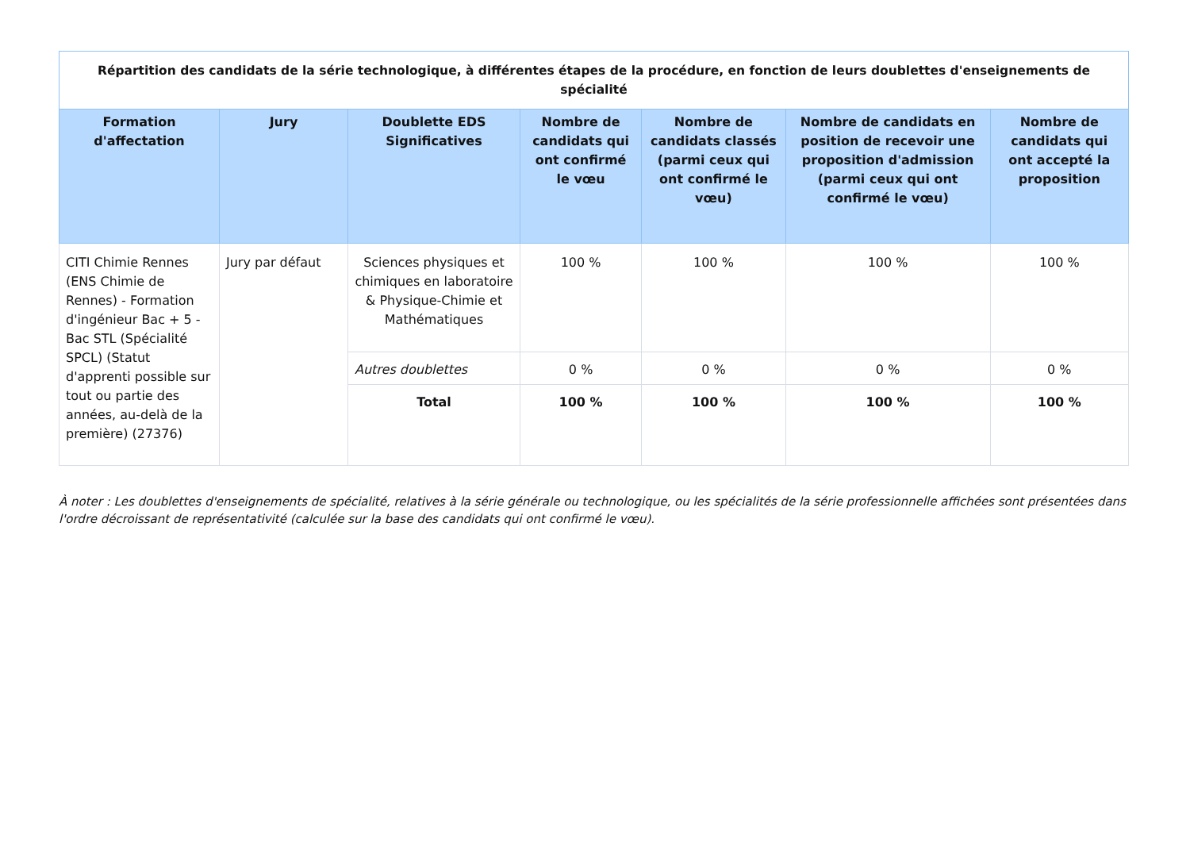| Répartition des candidats de la série technologique, à différentes étapes de la procédure, en fonction de leurs doublettes d'enseignements de spécialité | | | | | | |
| --- | --- | --- | --- | --- | --- | --- |
| Formation d'affectation | Jury | Doublette EDS Significatives | Nombre de candidats qui ont confirmé le vœu | Nombre de candidats classés (parmi ceux qui ont confirmé le vœu) | Nombre de candidats en position de recevoir une proposition d'admission (parmi ceux qui ont confirmé le vœu) | Nombre de candidats qui ont accepté la proposition |
| CITI Chimie Rennes (ENS Chimie de Rennes) - Formation d'ingénieur Bac + 5 - Bac STL (Spécialité SPCL) (Statut d'apprenti possible sur tout ou partie des années, au-delà de la première) (27376) | Jury par défaut | Sciences physiques et chimiques en laboratoire & Physique-Chimie et Mathématiques | 100 % | 100 % | 100 % | 100 % |
| | | Autres doublettes | 0 % | 0 % | 0 % | 0 % |
| | | Total | 100 % | 100 % | 100 % | 100 % |
À noter : Les doublettes d'enseignements de spécialité, relatives à la série générale ou technologique, ou les spécialités de la série professionnelle affichées sont présentées dans l'ordre décroissant de représentativité (calculée sur la base des candidats qui ont confirmé le vœu).